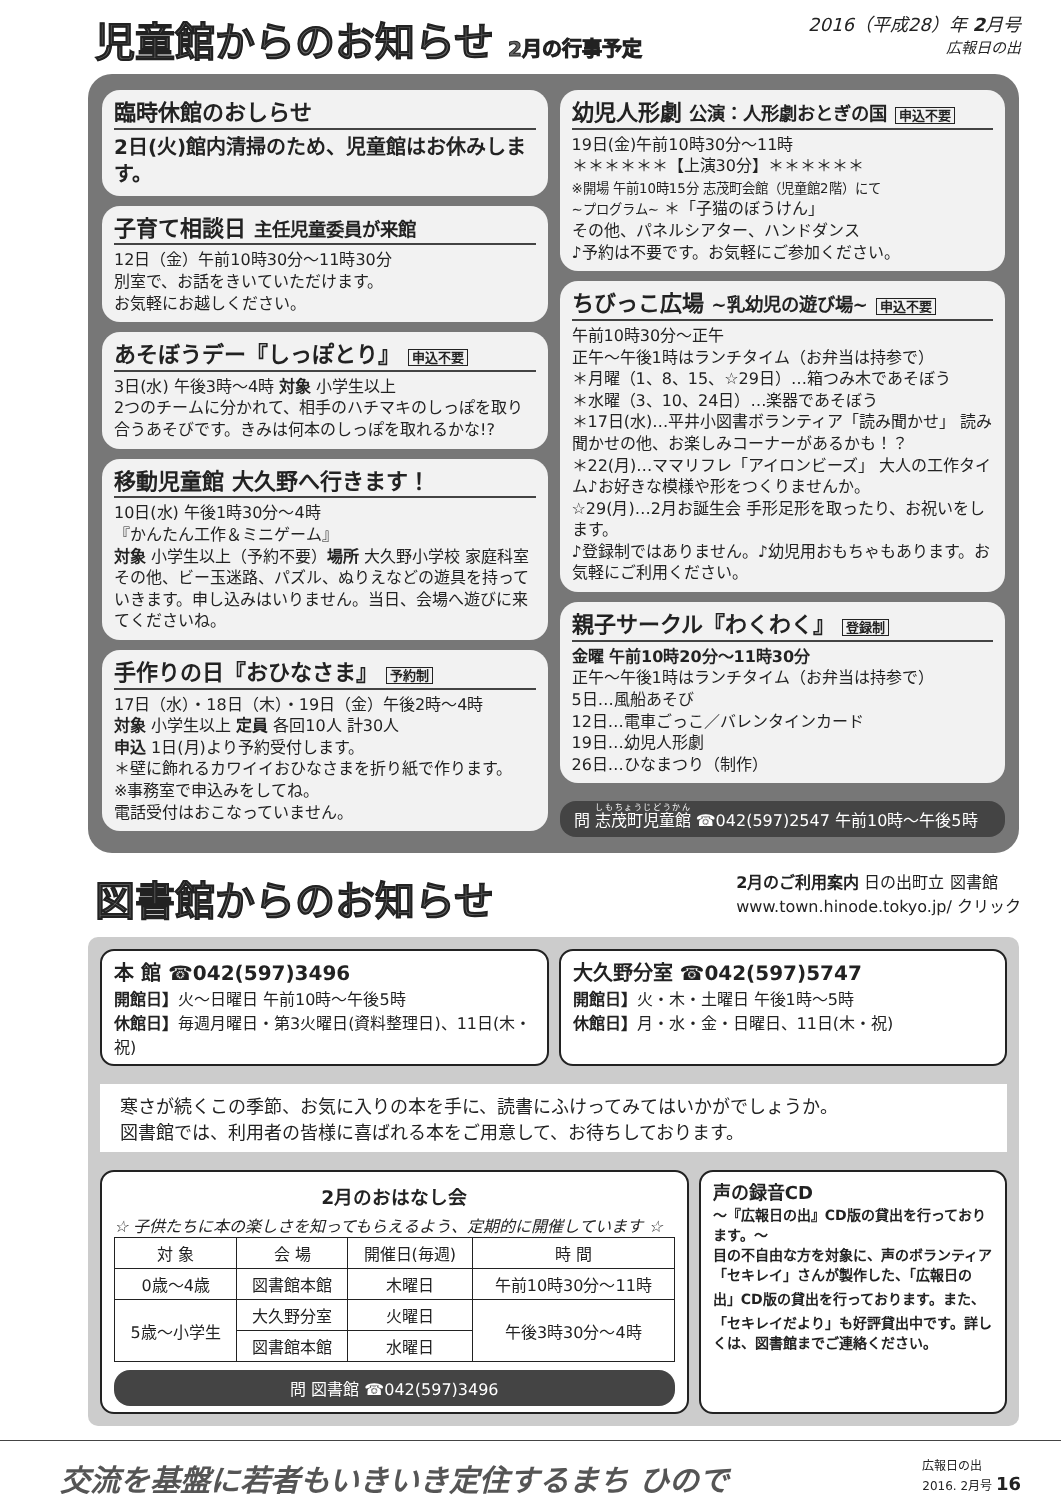児童館からのお知らせ 2月の行事予定 2016（平成28）年 2月号
広報日の出
臨時休館のおしらせ
2日(火)館内清掃のため、児童館はお休みします。
子育て相談日 主任児童委員が来館
12日（金）午前10時30分～11時30分
別室で、お話をきいていただけます。
お気軽にお越しください。
あそぼうデー『しっぽとり』 申込不要
3日(水) 午後3時～4時 対象 小学生以上
2つのチームに分かれて、相手のハチマキのしっぽを取り合うあそびです。きみは何本のしっぽを取れるかな!?
移動児童館 大久野へ行きます！
10日(水) 午後1時30分～4時
『かんたん工作＆ミニゲーム』
対象 小学生以上（予約不要）場所 大久野小学校 家庭科室
その他、ビー玉迷路、パズル、ぬりえなどの遊具を持っていきます。申し込みはいりません。当日、会場へ遊びに来てくださいね。
手作りの日『おひなさま』 予約制
17日（水）・18日（木）・19日（金）午後2時～4時
対象 小学生以上 定員 各回10人 計30人
申込 1日(月)より予約受付します。
＊壁に飾れるカワイイおひなさまを折り紙で作ります。
※事務室で申込みをしてね。
電話受付はおこなっていません。
幼児人形劇 公演：人形劇おとぎの国 申込不要
19日(金)午前10時30分～11時
＊＊＊＊＊＊【上演30分】＊＊＊＊＊＊
※開場 午前10時15分 志茂町会館（児童館2階）にて
~プログラム~ ＊「子猫のぼうけん」
その他、パネルシアター、ハンドダンス
♪予約は不要です。お気軽にご参加ください。
ちびっこ広場 ~乳幼児の遊び場~ 申込不要
午前10時30分～正午
正午～午後1時はランチタイム（お弁当は持参で）
＊月曜（1、8、15、☆29日）…箱つみ木であそぼう
＊水曜（3、10、24日）…楽器であそぼう
＊17日(水)…平井小図書ボランティア「読み聞かせ」 読み聞かせの他、お楽しみコーナーがあるかも！？
＊22(月)…ママリフレ「アイロンビーズ」 大人の工作タイム♪お好きな模様や形をつくりませんか。
☆29(月)…2月お誕生会 手形足形を取ったり、お祝いをします。
♪登録制ではありません。♪幼児用おもちゃもあります。お気軽にご利用ください。
親子サークル『わくわく』 登録制
金曜 午前10時20分～11時30分
正午～午後1時はランチタイム（お弁当は持参で）
5日…風船あそび
12日…電車ごっこ／バレンタインカード
19日…幼児人形劇
26日…ひなまつり（制作）
問 志茂町児童館 ☎042(597)2547 午前10時～午後5時
図書館からのお知らせ
2月のご利用案内 日の出町立 図書館
www.town.hinode.tokyo.jp/ クリック
本 館 ☎042(597)3496
開館日】火～日曜日 午前10時～午後5時
休館日】毎週月曜日・第3火曜日(資料整理日)、11日(木・祝)
大久野分室 ☎042(597)5747
開館日】火・木・土曜日 午後1時～5時
休館日】月・水・金・日曜日、11日(木・祝)
寒さが続くこの季節、お気に入りの本を手に、読書にふけってみてはいかがでしょうか。
図書館では、利用者の皆様に喜ばれる本をご用意して、お待ちしております。
2月のおはなし会
☆ 子供たちに本の楽しさを知ってもらえるよう、定期的に開催しています ☆
| 対 象 | 会 場 | 開催日(毎週) | 時 間 |
| --- | --- | --- | --- |
| 0歳～4歳 | 図書館本館 | 木曜日 | 午前10時30分～11時 |
| 5歳～小学生 | 大久野分室 | 火曜日 | 午後3時30分～4時 |
| | 図書館本館 | 水曜日 | |
問 図書館 ☎042(597)3496
声の録音CD
～『広報日の出』CD版の貸出を行っております。～
目の不自由な方を対象に、声のボランティア「セキレイ」さんが製作した、「広報日の出」CD版の貸出を行っております。また、「セキレイだより」も好評貸出中です。詳しくは、図書館までご連絡ください。
交流を基盤に若者もいきいき定住するまち ひので 広報日の出
2016. 2月号 16